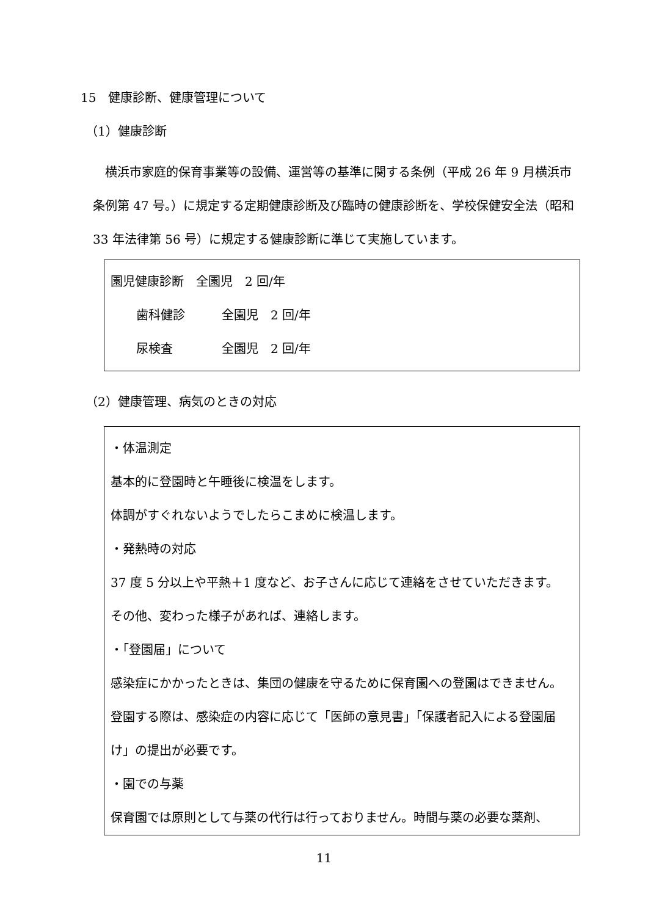15　健康診断、健康管理について
（1）健康診断
　横浜市家庭的保育事業等の設備、運営等の基準に関する条例（平成 26 年 9 月横浜市条例第 47 号。）に規定する定期健康診断及び臨時の健康診断を、学校保健安全法（昭和 33 年法律第 56 号）に規定する健康診断に準じて実施しています。
園児健康診断　全園児　2 回/年
歯科健診　　　全園児　2 回/年
尿検査　　　　全園児　2 回/年
（2）健康管理、病気のときの対応
・体温測定
基本的に登園時と午睡後に検温をします。
体調がすぐれないようでしたらこまめに検温します。
・発熱時の対応
37 度 5 分以上や平熱＋1 度など、お子さんに応じて連絡をさせていただきます。
その他、変わった様子があれば、連絡します。
・「登園届」について
感染症にかかったときは、集団の健康を守るために保育園への登園はできません。
登園する際は、感染症の内容に応じて「医師の意見書」「保護者記入による登園届け」の提出が必要です。
・園での与薬
保育園では原則として与薬の代行は行っておりません。時間与薬の必要な薬剤、
11